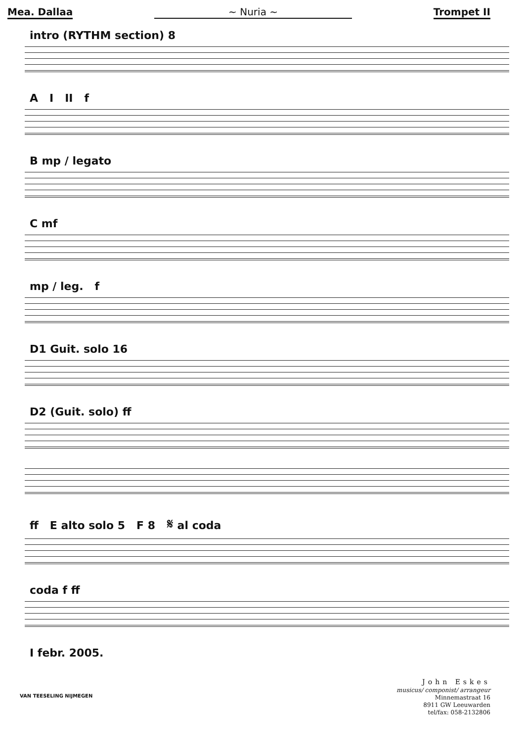Mea. Dallaa ~ Nuria ~ Trompet II
intro (RYTHM section) 8
A I II f
B mp / legato
C mf
mp / leg. f
D1 Guit. solo 16
D2 (Guit. solo) ff
ff E alto solo 5 F 8 𝄋 al coda
coda f ff
I febr. 2005.
VAN TEESELING NIJMEGEN
John Eskes
musicus/ componist/ arrangeur
Minnemastraat 16
8911 GW Leeuwarden
tel/fax: 058-2132806